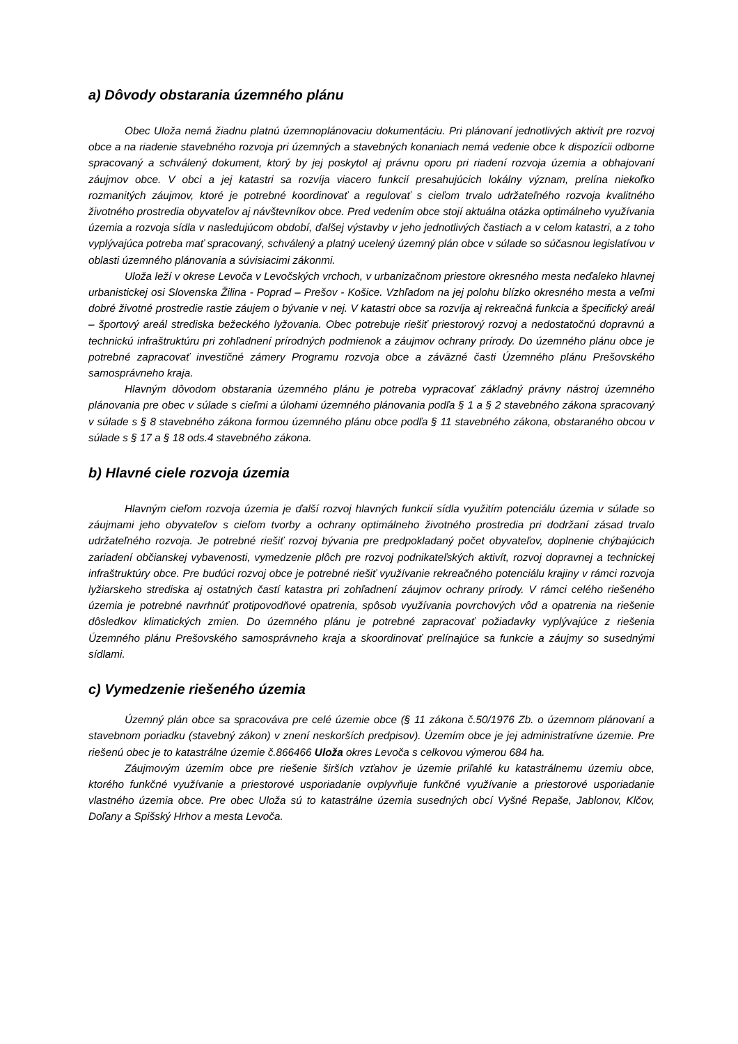a) Dôvody obstarania územného plánu
Obec Uloža nemá žiadnu platnú územnoplánovaciu dokumentáciu. Pri plánovaní jednotlivých aktivít pre rozvoj obce a na riadenie stavebného rozvoja pri územných a stavebných konaniach nemá vedenie obce k dispozícii odborne spracovaný a schválený dokument, ktorý by jej poskytol aj právnu oporu pri riadení rozvoja územia a obhajovaní záujmov obce. V obci a jej katastri sa rozvíja viacero funkcií presahujúcich lokálny význam, prelína niekoľko rozmanitých záujmov, ktoré je potrebné koordinovať a regulovať s cieľom trvalo udržateľného rozvoja kvalitného životného prostredia obyvateľov aj návštevníkov obce. Pred vedením obce stojí aktuálna otázka optimálneho využívania územia a rozvoja sídla v nasledujúcom období, ďalšej výstavby v jeho jednotlivých častiach a v celom katastri, a z toho vyplývajúca potreba mať spracovaný, schválený a platný ucelený územný plán obce v súlade so súčasnou legislatívou v oblasti územného plánovania a súvisiacimi zákonmi.
Uloža leží v okrese Levoča v Levočských vrchoch, v urbanizačnom priestore okresného mesta neďaleko hlavnej urbanistickej osi Slovenska Žilina - Poprad – Prešov - Košice. Vzhľadom na jej polohu blízko okresného mesta a veľmi dobré životné prostredie rastie záujem o bývanie v nej. V katastri obce sa rozvíja aj rekreačná funkcia a špecifický areál – športový areál strediska bežeckého lyžovania. Obec potrebuje riešiť priestorový rozvoj a nedostatočnú dopravnú a technickú infraštruktúru pri zohľadnení prírodných podmienok a záujmov ochrany prírody. Do územného plánu obce je potrebné zapracovať investičné zámery Programu rozvoja obce a záväzné časti Územného plánu Prešovského samosprávneho kraja.
Hlavným dôvodom obstarania územného plánu je potreba vypracovať základný právny nástroj územného plánovania pre obec v súlade s cieľmi a úlohami územného plánovania podľa § 1 a § 2 stavebného zákona spracovaný v súlade s § 8 stavebného zákona formou územného plánu obce podľa § 11 stavebného zákona, obstaraného obcou v súlade s § 17 a § 18 ods.4 stavebného zákona.
b) Hlavné ciele rozvoja územia
Hlavným cieľom rozvoja územia je ďalší rozvoj hlavných funkcií sídla využitím potenciálu územia v súlade so záujmami jeho obyvateľov s cieľom tvorby a ochrany optimálneho životného prostredia pri dodržaní zásad trvalo udržateľného rozvoja. Je potrebné riešiť rozvoj bývania pre predpokladaný počet obyvateľov, doplnenie chýbajúcich zariadení občianskej vybavenosti, vymedzenie plôch pre rozvoj podnikateľských aktivít, rozvoj dopravnej a technickej infraštruktúry obce. Pre budúci rozvoj obce je potrebné riešiť využívanie rekreačného potenciálu krajiny v rámci rozvoja lyžiarskeho strediska aj ostatných častí katastra pri zohľadnení záujmov ochrany prírody. V rámci celého riešeného územia je potrebné navrhnúť protipovodňové opatrenia, spôsob využívania povrchových vôd a opatrenia na riešenie dôsledkov klimatických zmien. Do územného plánu je potrebné zapracovať požiadavky vyplývajúce z riešenia Územného plánu Prešovského samosprávneho kraja a skoordinovať prelínajúce sa funkcie a záujmy so susednými sídlami.
c) Vymedzenie riešeného územia
Územný plán obce sa spracováva pre celé územie obce (§ 11 zákona č.50/1976 Zb. o územnom plánovaní a stavebnom poriadku (stavebný zákon) v znení neskorších predpisov). Územím obce je jej administratívne územie. Pre riešenú obec je to katastrálne územie č.866466 Uloža okres Levoča s celkovou výmerou 684 ha.
Záujmovým územím obce pre riešenie širších vzťahov je územie priľahlé ku katastrálnemu územiu obce, ktorého funkčné využívanie a priestorové usporiadanie ovplyvňuje funkčné využívanie a priestorové usporiadanie vlastného územia obce. Pre obec Uloža sú to katastrálne územia susedných obcí Vyšné Repaše, Jablonov, Klčov, Doľany a Spišský Hrhov a mesta Levoča.